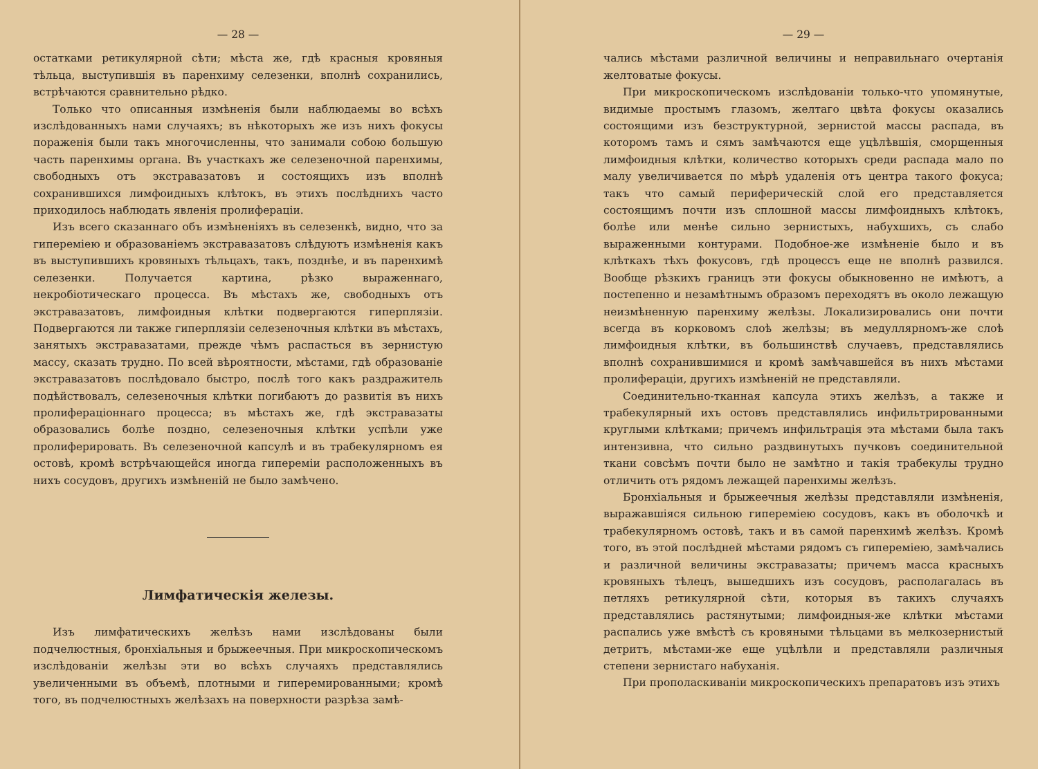— 28 —
остатками ретикулярной сѣти; мѣста же, гдѣ красныя кровяныя тѣльца, выступившія въ паренхиму селезенки, вполнѣ сохранились, встрѣчаются сравнительно рѣдко.
Только что описанныя измѣненія были наблюдаемы во всѣхъ изслѣдованныхъ нами случаяхъ; въ нѣкоторыхъ же изъ нихъ фокусы пораженія были такъ многочисленны, что занимали собою большую часть паренхимы органа. Въ участкахъ же селезеночной паренхимы, свободныхъ отъ экстравазатовъ и состоящихъ изъ вполнѣ сохранившихся лимфоидныхъ клѣтокъ, въ этихъ послѣднихъ часто приходилось наблюдать явленія пролифераціи.
Изъ всего сказаннаго объ измѣненіяхъ въ селезенкѣ, видно, что за гипереміею и образованіемъ экстравазатовъ слѣдуютъ измѣненія какъ въ выступившихъ кровяныхъ тѣльцахъ, такъ, позднѣе, и въ паренхимѣ селезенки. Получается картина, рѣзко выраженнаго, некробіотическаго процесса. Въ мѣстахъ же, свободныхъ отъ экстравазатовъ, лимфоидныя клѣтки подвергаются гиперплязіи. Подвергаются ли также гиперплязіи селезеночныя клѣтки въ мѣстахъ, занятыхъ экстравазатами, прежде чѣмъ распасться въ зернистую массу, сказать трудно. По всей вѣроятности, мѣстами, гдѣ образованіе экстравазатовъ послѣдовало быстро, послѣ того какъ раздражитель подѣйствовалъ, селезеночныя клѣтки погибаютъ до развитія въ нихъ пролифераціоннаго процесса; въ мѣстахъ же, гдѣ экстравазаты образовались болѣе поздно, селезеночныя клѣтки успѣли уже пролиферировать. Въ селезеночной капсулѣ и въ трабекулярномъ ея остовѣ, кромѣ встрѣчающейся иногда гипереміи расположенныхъ въ нихъ сосудовъ, другихъ измѣненій не было замѣчено.
Лимфатическія железы.
Изъ лимфатическихъ желѣзъ нами изслѣдованы были подчелюстныя, бронхіальныя и брыжеечныя. При микроскопическомъ изслѣдованіи желѣзы эти во всѣхъ случаяхъ представлялись увеличенными въ объемѣ, плотными и гиперемированными; кромѣ того, въ подчелюстныхъ желѣзахъ на поверхности разрѣза замѣ-
— 29 —
чались мѣстами различной величины и неправильнаго очертанія желтоватые фокусы.
При микроскопическомъ изслѣдованіи только-что упомянутые, видимые простымъ глазомъ, желтаго цвѣта фокусы оказались состоящими изъ безструктурной, зернистой массы распада, въ которомъ тамъ и сямъ замѣчаются еще уцѣлѣвшія, сморщенныя лимфоидныя клѣтки, количество которыхъ среди распада мало по малу увеличивается по мѣрѣ удаленія отъ центра такого фокуса; такъ что самый периферическій слой его представляется состоящимъ почти изъ сплошной массы лимфоидныхъ клѣтокъ, болѣе или менѣе сильно зернистыхъ, набухшихъ, съ слабо выраженными контурами. Подобное-же измѣненіе было и въ клѣткахъ тѣхъ фокусовъ, гдѣ процессъ еще не вполнѣ развился. Вообще рѣзкихъ границъ эти фокусы обыкновенно не имѣютъ, а постепенно и незамѣтнымъ образомъ переходятъ въ около лежащую неизмѣненную паренхиму желѣзы. Локализировались они почти всегда въ корковомъ слоѣ желѣзы; въ медуллярномъ-же слоѣ лимфоидныя клѣтки, въ большинствѣ случаевъ, представлялись вполнѣ сохранившимися и кромѣ замѣчавшейся въ нихъ мѣстами пролифераціи, другихъ измѣненій не представляли.
Соединительно-тканная капсула этихъ желѣзъ, а также и трабекулярный ихъ остовъ представлялись инфильтрированными круглыми клѣтками; причемъ инфильтрація эта мѣстами была такъ интензивна, что сильно раздвинутыхъ пучковъ соединительной ткани совсѣмъ почти было не замѣтно и такія трабекулы трудно отличить отъ рядомъ лежащей паренхимы желѣзъ.
Бронхіальныя и брыжеечныя желѣзы представляли измѣненія, выражавшіяся сильною гипереміею сосудовъ, какъ въ оболочкѣ и трабекулярномъ остовѣ, такъ и въ самой паренхимѣ желѣзъ. Кромѣ того, въ этой послѣдней мѣстами рядомъ съ гипереміею, замѣчались и различной величины экстравазаты; причемъ масса красныхъ кровяныхъ тѣлецъ, вышедшихъ изъ сосудовъ, располагалась въ петляхъ ретикулярной сѣти, которыя въ такихъ случаяхъ представлялись растянутыми; лимфоидныя-же клѣтки мѣстами распались уже вмѣстѣ съ кровяными тѣльцами въ мелкозернистый детритъ, мѣстами-же еще уцѣлѣли и представляли различныя степени зернистаго набуханія.
При прополаскиваніи микроскопическихъ препаратовъ изъ этихъ